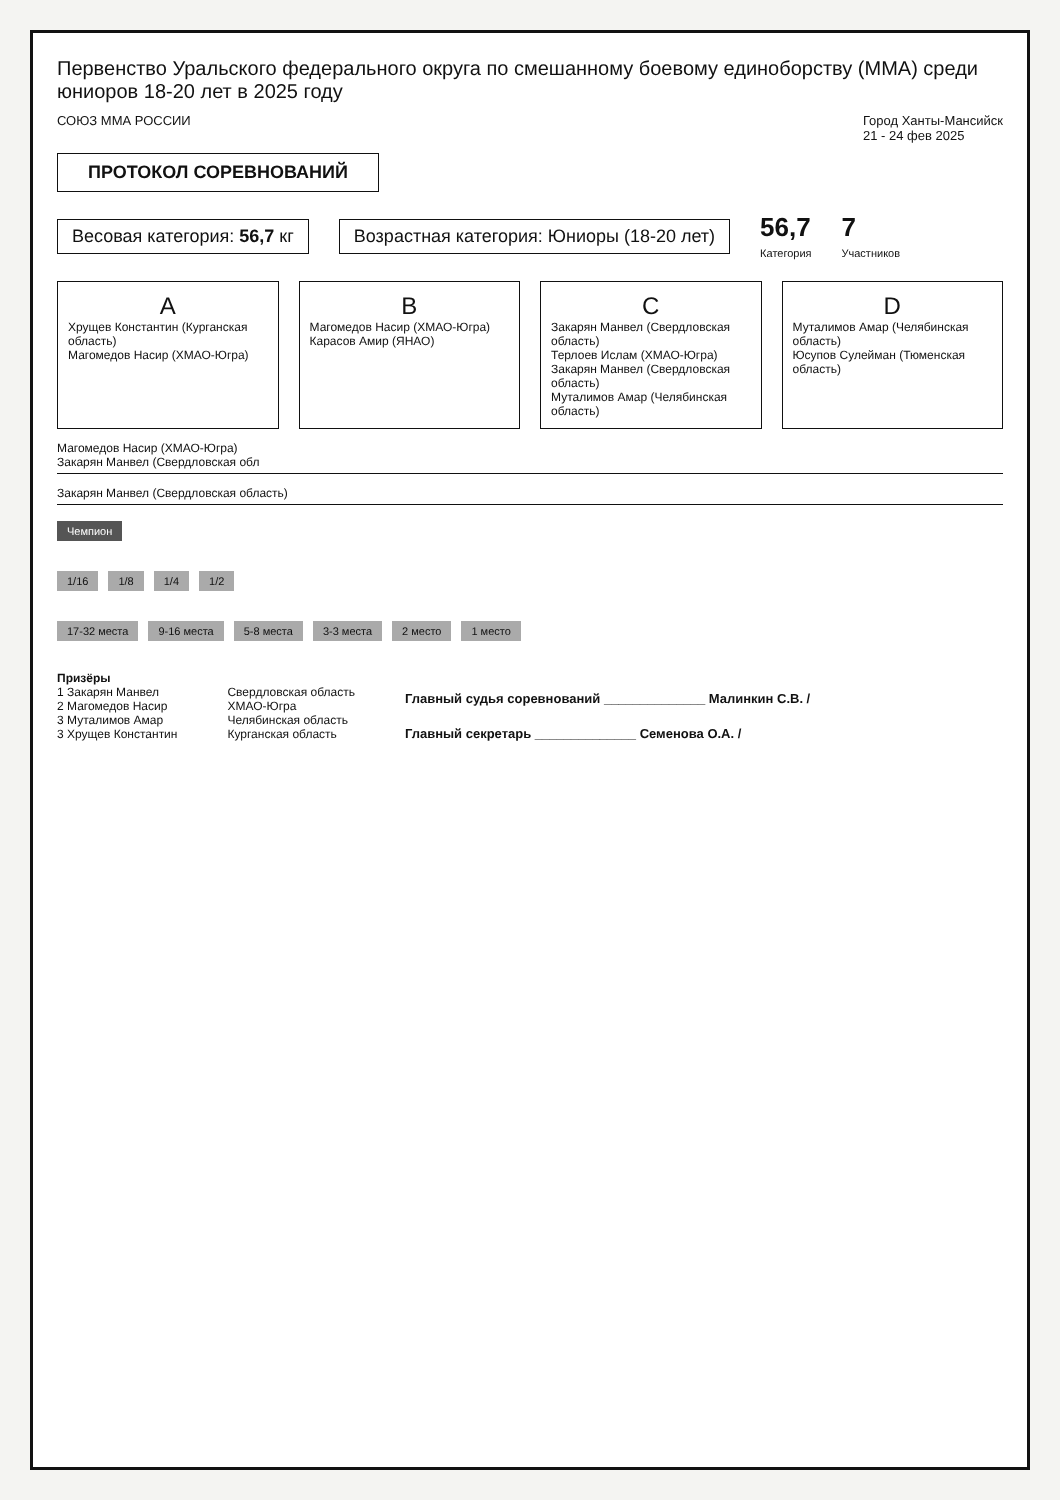Первенство Уральского федерального округа по смешанному боевому единоборству (ММА) среди юниоров 18-20 лет в 2025 году
СОЮЗ ММА РОССИИ Город Ханты-Мансийск
21 - 24 фев 2025
ПРОТОКОЛ СОРЕВНОВАНИЙ
Весовая категория: 56,7 кг
Возрастная категория: Юниоры (18-20 лет)
56,7
Категория
7
Участников
A
Хрущев Константин (Курганская область)
Магомедов Насир (ХМАО-Югра)
B
Магомедов Насир (ХМАО-Югра)
Карасов Амир (ЯНАО)
C
Закарян Манвел (Свердловская область)
Терлоев Ислам (ХМАО-Югра)
Закарян Манвел (Свердловская область)
Муталимов Амар (Челябинская область)
D
Муталимов Амар (Челябинская область)
Юсупов Сулейман (Тюменская область)
Магомедов Насир (ХМАО-Югра)
Закарян Манвел (Свердловская обл
Закарян Манвел (Свердловская область)
Чемпион
1/16 1/8 1/4 1/2
17-32 места 9-16 места 5-8 места 3-3 места 2 место 1 место
Призёры
1 Закарян Манвел
2 Магомедов Насир
3 Муталимов Амар
3 Хрущев Константин
Свердловская область
ХМАО-Югра
Челябинская область
Курганская область
Главный судья соревнований ______________ Малинкин С.В. /
Главный секретарь ______________ Семенова О.А. /